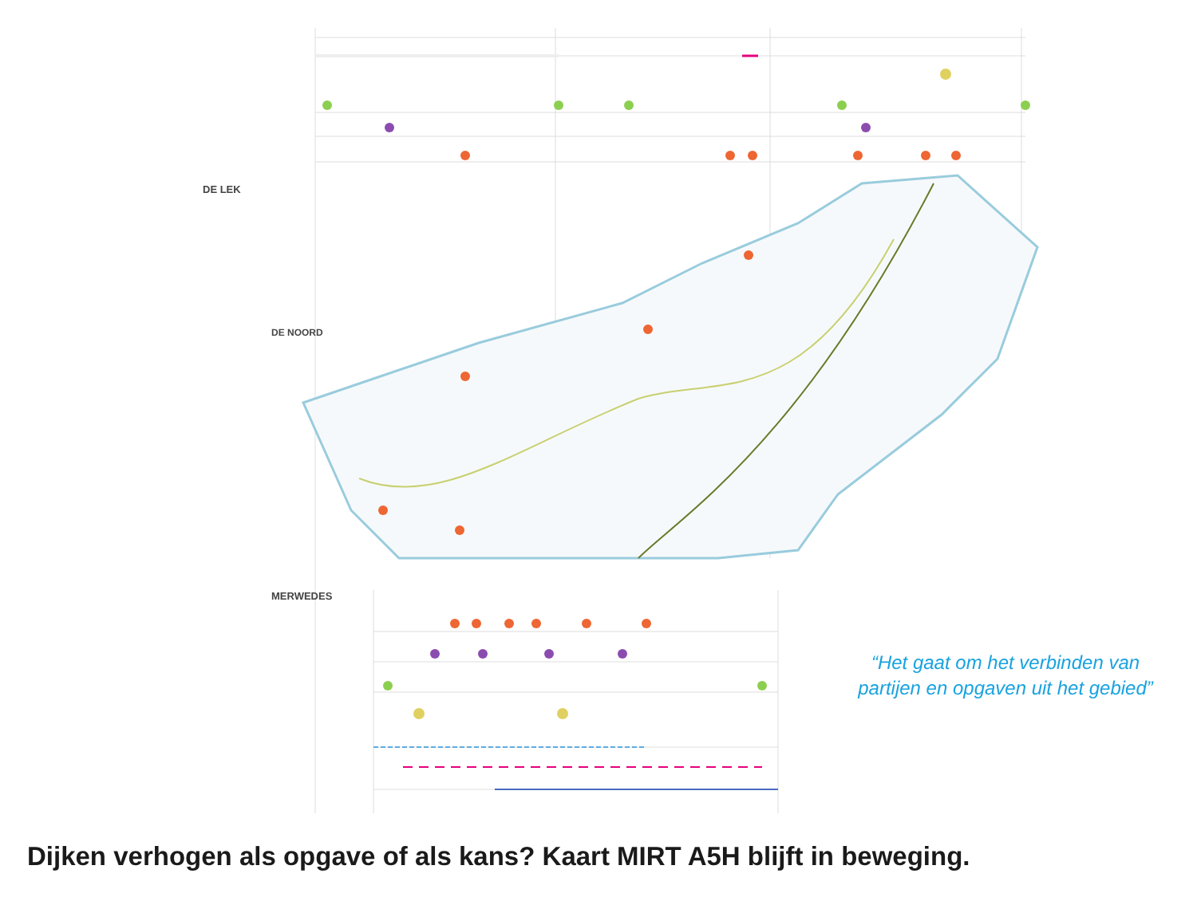DE LEK
MERWEDES
DE NOORD
“Het gaat om het verbinden van partijen en opgaven uit het gebied”
Dijken verhogen als opgave of als kans? Kaart MIRT A5H blijft in beweging.